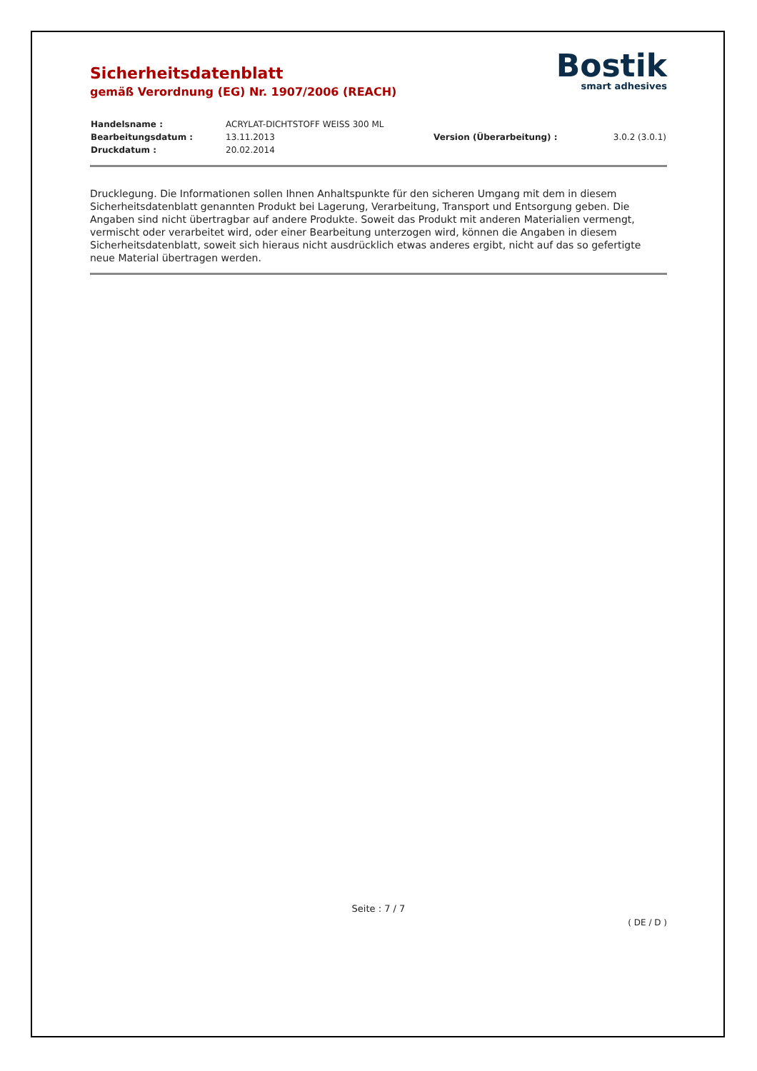Sicherheitsdatenblatt
gemäß Verordnung (EG) Nr. 1907/2006 (REACH)
Bostik
smart adhesives
| Handelsname : | ACRYLAT-DICHTSTOFF WEISS 300 ML | | |
| Bearbeitungsdatum : | 13.11.2013 | Version (Überarbeitung) : | 3.0.2 (3.0.1) |
| Druckdatum : | 20.02.2014 | | |
Drucklegung. Die Informationen sollen Ihnen Anhaltspunkte für den sicheren Umgang mit dem in diesem Sicherheitsdatenblatt genannten Produkt bei Lagerung, Verarbeitung, Transport und Entsorgung geben. Die Angaben sind nicht übertragbar auf andere Produkte. Soweit das Produkt mit anderen Materialien vermengt, vermischt oder verarbeitet wird, oder einer Bearbeitung unterzogen wird, können die Angaben in diesem Sicherheitsdatenblatt, soweit sich hieraus nicht ausdrücklich etwas anderes ergibt, nicht auf das so gefertigte neue Material übertragen werden.
Seite : 7 / 7
( DE / D )